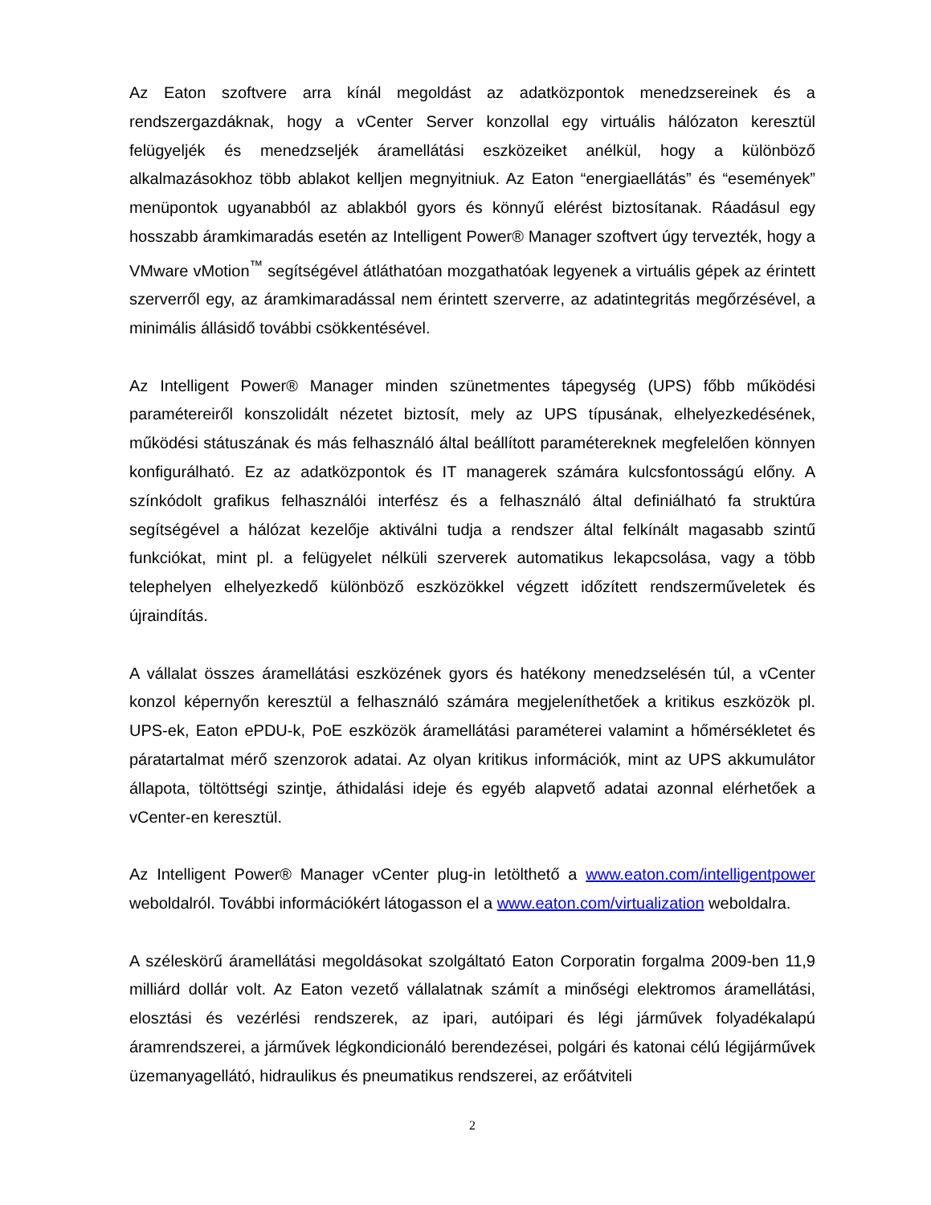Az Eaton szoftvere arra kínál megoldást az adatközpontok menedzsereinek és a rendszergazdáknak, hogy a vCenter Server konzollal egy virtuális hálózaton keresztül felügyeljék és menedzseljék áramellátási eszközeiket anélkül, hogy a különböző alkalmazásokhoz több ablakot kelljen megnyitniuk. Az Eaton “energiaellátás” és “események” menüpontok ugyanabból az ablakból gyors és könnyű elérést biztosítanak. Ráadásul egy hosszabb áramkimaradás esetén az Intelligent Power® Manager szoftvert úgy tervezték, hogy a VMware vMotion<sup>™</sup> segítségével átláthatóan mozgathatóak legyenek a virtuális gépek az érintett szerverről egy, az áramkimaradással nem érintett szerverre, az adatintegritás megőrzésével, a minimális állásidő további csökkentésével.
Az Intelligent Power® Manager minden szünetmentes tápegység (UPS) főbb működési paramétereiről konszolidált nézetet biztosít, mely az UPS típusának, elhelyezkedésének, működési státuszának és más felhasználó által beállított paramétereknek megfelelően könnyen konfigurálható. Ez az adatközpontok és IT managerek számára kulcsfontosságú előny. A színkódolt grafikus felhasználói interfész és a felhasználó által definiálható fa struktúra segítségével a hálózat kezelője aktiválni tudja a rendszer által felkínált magasabb szintű funkciókat, mint pl. a felügyelet nélküli szerverek automatikus lekapcsolása, vagy a több telephelyen elhelyezkedő különböző eszközökkel végzett időzített rendszerműveletek és újraindítás.
A vállalat összes áramellátási eszközének gyors és hatékony menedzselésén túl, a vCenter konzol képernyőn keresztül a felhasználó számára megjeleníthetőek a kritikus eszközök pl. UPS-ek, Eaton ePDU-k, PoE eszközök áramellátási paraméterei valamint a hőmérsékletet és páratartalmat mérő szenzorok adatai. Az olyan kritikus információk, mint az UPS akkumulátor állapota, töltöttségi szintje, áthidalási ideje és egyéb alapvető adatai azonnal elérhetőek a vCenter-en keresztül.
Az Intelligent Power® Manager vCenter plug-in letölthető a www.eaton.com/intelligentpower weboldalról. További információkért látogasson el a www.eaton.com/virtualization weboldalra.
A széleskörű áramellátási megoldásokat szolgáltató Eaton Corporatin forgalma 2009-ben 11,9 milliárd dollár volt. Az Eaton vezető vállalatnak számít a minőségi elektromos áramellátási, elosztási és vezérlési rendszerek, az ipari, autóipari és légi járművek folyadékalapú áramrendszerei, a járművek légkondicionáló berendezései, polgári és katonai célú légijárművek üzemanyagellátó, hidraulikus és pneumatikus rendszerei, az erőátviteli
2